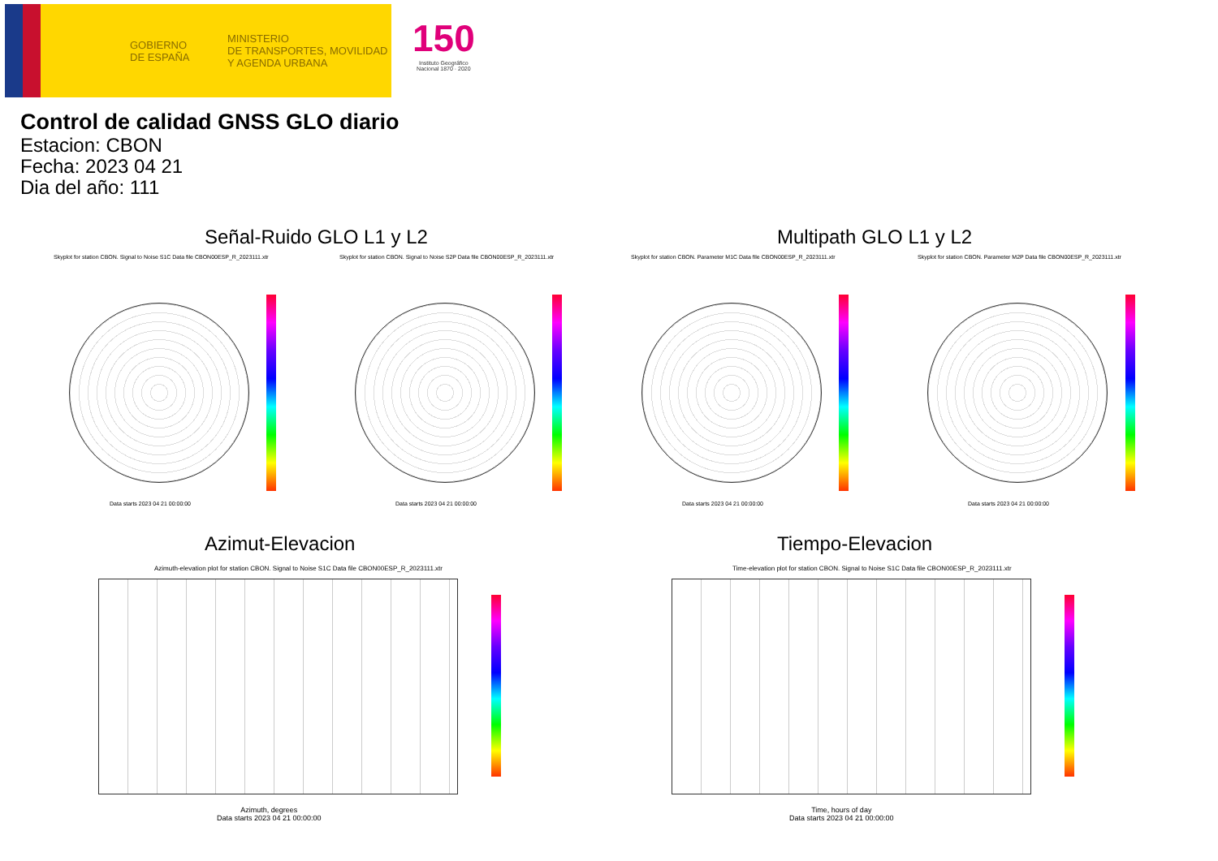GOBIERNO
DE ESPAÑA
MINISTERIO
DE TRANSPORTES, MOVILIDAD
Y AGENDA URBANA
150
Instituto Geográfico
Nacional 1870 · 2020
Control de calidad GNSS GLO diario
Estacion: CBON
Fecha: 2023 04 21
Dia del año: 111
Señal-Ruido GLO L1 y L2 Multipath GLO L1 y L2
Skyplot for station CBON. Signal to Noise S1C Data file CBON00ESP_R_2023111.xtr Skyplot for station CBON. Signal to Noise S2P Data file CBON00ESP_R_2023111.xtr Skyplot for station CBON. Parameter M1C Data file CBON00ESP_R_2023111.xtr Skyplot for station CBON. Parameter M2P Data file CBON00ESP_R_2023111.xtr
Data starts 2023 04 21 00:00:00 Data starts 2023 04 21 00:00:00 Data starts 2023 04 21 00:00:00 Data starts 2023 04 21 00:00:00
Azimut-Elevacion Tiempo-Elevacion
Azimuth-elevation plot for station CBON. Signal to Noise S1C Data file CBON00ESP_R_2023111.xtr Time-elevation plot for station CBON. Signal to Noise S1C Data file CBON00ESP_R_2023111.xtr
Azimuth, degrees
Data starts 2023 04 21 00:00:00
Time, hours of day
Data starts 2023 04 21 00:00:00